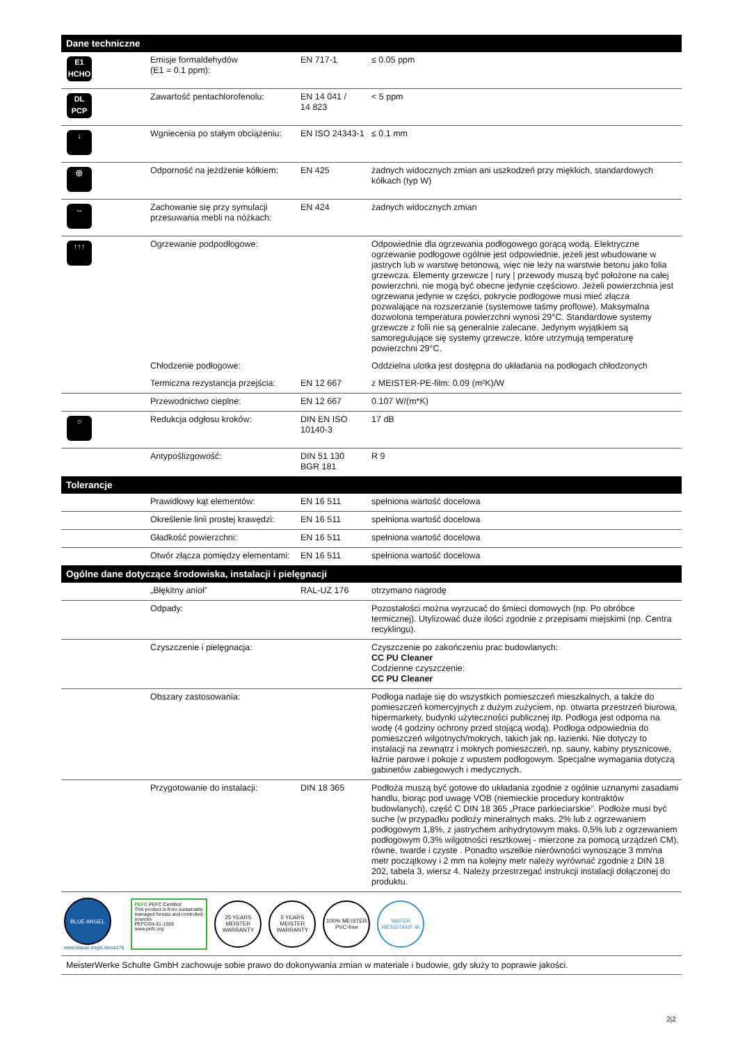| Dane techniczne | | | |
| --- | --- | --- | --- |
| E1 HCHO | Emisje formaldehydów (E1 = 0.1 ppm): | EN 717-1 | ≤ 0.05 ppm |
| DL PCP | Zawartość pentachlorofenolu: | EN 14 041 / 14 823 | < 5 ppm |
| ↓ | Wgniecenia po stałym obciążeniu: | EN ISO 24343-1 | ≤ 0.1 mm |
| ◎ | Odporność na jeżdżenie kółkiem: | EN 425 | żadnych widocznych zmian ani uszkodzeń przy miękkich, standardowych kółkach (typ W) |
| ↔ | Zachowanie się przy symulacji przesuwania mebli na nóżkach: | EN 424 | żadnych widocznych zmian |
| ↑↑↑ | Ogrzewanie podpodłogowe: | | Odpowiednie dla ogrzewania podłogowego gorącą wodą. Elektryczne ogrzewanie podłogowe ogólnie jest odpowiednie, jeżeli jest wbudowane w jastrych lub w warstwę betonową, więc nie leży na warstwie betonu jako folia grzewcza. Elementy grzewcze / rury / przewody muszą być położone na całej powierzchni, nie mogą być obecne jedynie częściowo. Jeżeli powierzchnia jest ogrzewana jedynie w części, pokrycie podłogowe musi mieć złącza pozwalające na rozszerzanie (systemowe taśmy proflowe). Maksymalna dozwolona temperatura powierzchni wynosi 29°C. Standardowe systemy grzewcze z folii nie są generalnie zalecane. Jedynym wyjątkiem są samoregulujące się systemy grzewcze, które utrzymują temperaturę powierzchni 29°C. |
| | Chłodzenie podłogowe: | | Oddzielna ulotka jest dostępna do układania na podłogach chłodzonych |
| | Termiczna rezystancja przejścia: | EN 12 667 | z MEISTER-PE-film: 0.09 (m²K)/W |
| | Przewodnictwo cieplne: | EN 12 667 | 0.107 W/(m*K) |
| ○ | Redukcja odgłosu kroków: | DIN EN ISO 10140-3 | 17 dB |
| | Antypoślizgowość: | DIN 51 130 BGR 181 | R 9 |
| Tolerancje | | | |
| | Prawidłowy kąt elementów: | EN 16 511 | spełniona wartość docelowa |
| | Określenie linii prostej krawędzi: | EN 16 511 | spełniona wartość docelowa |
| | Gładkość powierzchni: | EN 16 511 | spełniona wartość docelowa |
| | Otwór złącza pomiędzy elementami: | EN 16 511 | spełniona wartość docelowa |
| Ogólne dane dotyczące środowiska, instalacji i pielęgnacji | | | |
| | „Błękitny anioł” | RAL-UZ 176 | otrzymano nagrodę |
| | Odpady: | | Pozostałości można wyrzucać do śmieci domowych (np. Po obróbce termicznej). Utylizować duże ilości zgodnie z przepisami miejskimi (np. Centra recyklingu). |
| | Czyszczenie i pielęgnacja: | | Czyszczenie po zakończeniu prac budowlanych: CC PU Cleaner Codzienne czyszczenie: CC PU Cleaner |
| | Obszary zastosowania: | | Podłoga nadaje się do wszystkich pomieszczeń mieszkalnych, a także do pomieszczeń komercyjnych z dużym zużyciem, np. otwarta przestrzeń biurowa, hipermarkety, budynki użyteczności publicznej itp. Podłoga jest odporna na wodę (4 godziny ochrony przed stojącą wodą). Podłoga odpowiednia do pomieszczeń wilgotnych/mokrych, takich jak np. łazienki. Nie dotyczy to instalacji na zewnątrz i mokrych pomieszczeń, np. sauny, kabiny prysznicowe, łaźnie parowe i pokoje z wpustem podłogowym. Specjalne wymagania dotyczą gabinetów zabiegowych i medycznych. |
| | Przygotowanie do instalacji: | DIN 18 365 | Podłoża muszą być gotowe do układania zgodnie z ogólnie uznanymi zasadami handlu, biorąc pod uwagę VOB (niemieckie procedury kontraktów budowlanych), część C DIN 18 365 „Prace parkieciarskie”. Podłoże musi być suche (w przypadku podłoży mineralnych maks. 2% lub z ogrzewaniem podłogowym 1,8%, z jastrychem anhydrytowym maks. 0,5% lub z ogrzewaniem podłogowym 0,3% wilgotności resztkowej - mierzone za pomocą urządzeń CM), równe, twarde i czyste . Ponadto wszelkie nierówności wynoszące 3 mm/na metr początkowy i 2 mm na kolejny metr należy wyrównać zgodnie z DIN 18 202, tabela 3, wiersz 4. Należy przestrzegać instrukcji instalacji dołączonej do produktu. |
BLUE ANGEL
www.blauer-engel.de/uz176
PEFC PEFC Certified
This product is from sustainably managed forests and controlled sources
PEFC/04-31-1559 www.pefc.org
25 YEARS MEISTER WARRANTY
5 YEARS MEISTER WARRANTY
100% MEISTER PVC-free
WATER RESISTANT 4h
MeisterWerke Schulte GmbH zachowuje sobie prawo do dokonywania zmian w materiale i budowie, gdy służy to poprawie jakości.
2|2